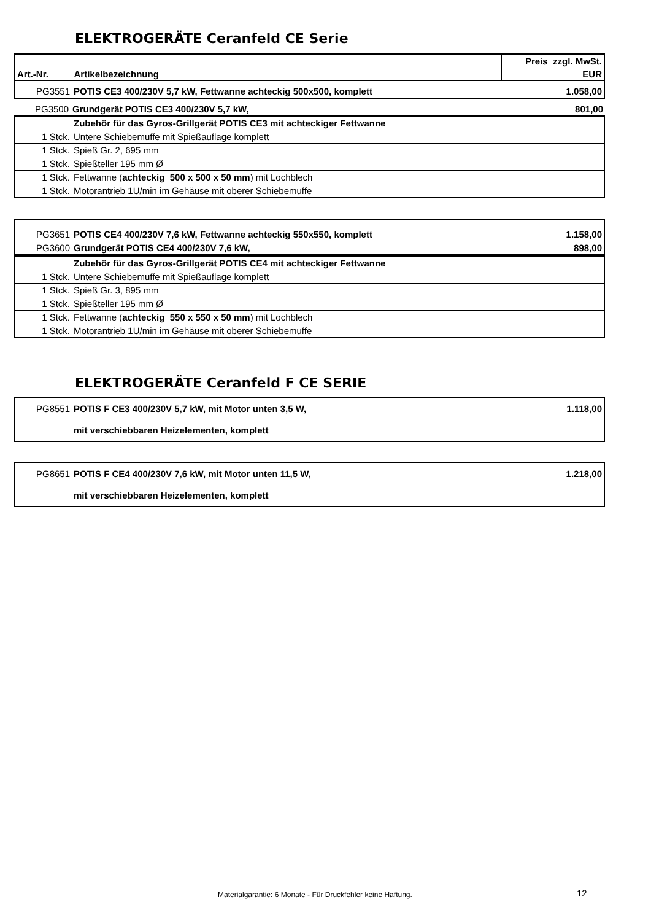ELEKTROGERÄTE Ceranfeld CE Serie
| | | Preis zzgl. MwSt. |
| --- | --- | --- |
| Art.-Nr. | Artikelbezeichnung | EUR |
| PG3551 | POTIS CE3 400/230V 5,7 kW, Fettwanne achteckig 500x500, komplett | 1.058,00 |
| PG3500 | Grundgerät POTIS CE3 400/230V 5,7 kW, | 801,00 |
| | Zubehör für das Gyros-Grillgerät POTIS CE3 mit achteckiger Fettwanne |
| 1 Stck. | Untere Schiebemuffe mit Spießauflage komplett |
| 1 Stck. | Spieß Gr. 2, 695 mm |
| 1 Stck. | Spießteller 195 mm Ø |
| 1 Stck. | Fettwanne ( achteckig 500 x 500 x 50 mm ) mit Lochblech |
| 1 Stck. | Motorantrieb 1U/min im Gehäuse mit oberer Schiebemuffe |
| PG3651 | POTIS CE4 400/230V 7,6 kW, Fettwanne achteckig 550x550, komplett | 1.158,00 |
| PG3600 | Grundgerät POTIS CE4 400/230V 7,6 kW, | 898,00 |
| | Zubehör für das Gyros-Grillgerät POTIS CE4 mit achteckiger Fettwanne |
| 1 Stck. | Untere Schiebemuffe mit Spießauflage komplett |
| 1 Stck. | Spieß Gr. 3, 895 mm |
| 1 Stck. | Spießteller 195 mm Ø |
| 1 Stck. | Fettwanne ( achteckig 550 x 550 x 50 mm ) mit Lochblech |
| 1 Stck. | Motorantrieb 1U/min im Gehäuse mit oberer Schiebemuffe |
ELEKTROGERÄTE Ceranfeld F CE SERIE
| PG8551 | POTIS F CE3 400/230V 5,7 kW, mit Motor unten 3,5 W, | 1.118,00 |
| | mit verschiebbaren Heizelementen, komplett | |
| PG8651 | POTIS F CE4 400/230V 7,6 kW, mit Motor unten 11,5 W, | 1.218,00 |
| | mit verschiebbaren Heizelementen, komplett | |
Materialgarantie: 6 Monate - Für Druckfehler keine Haftung.
12